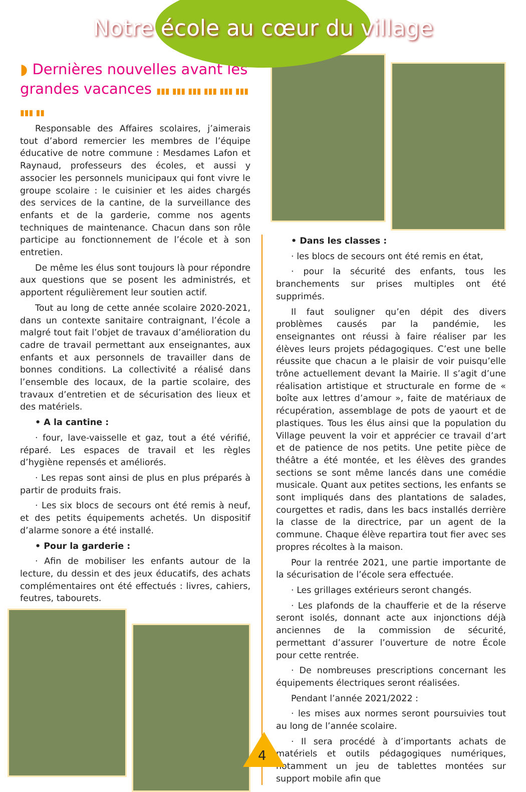Notre école au cœur du village
◗ Dernières nouvelles avant les grandes vacances ▮▮▮ ▮▮▮ ▮▮▮ ▮▮▮ ▮▮▮ ▮▮▮ ▮▮▮ ▮▮
Responsable des Affaires scolaires, j’aimerais tout d’abord remercier les membres de l’équipe éducative de notre commune : Mesdames Lafon et Raynaud, professeurs des écoles, et aussi y associer les personnels municipaux qui font vivre le groupe scolaire : le cuisinier et les aides chargés des services de la cantine, de la surveillance des enfants et de la garderie, comme nos agents techniques de maintenance. Chacun dans son rôle participe au fonctionnement de l’école et à son entretien.
De même les élus sont toujours là pour répondre aux questions que se posent les administrés, et apportent régulièrement leur soutien actif.
Tout au long de cette année scolaire 2020-2021, dans un contexte sanitaire contraignant, l’école a malgré tout fait l’objet de travaux d’amélioration du cadre de travail permettant aux enseignantes, aux enfants et aux personnels de travailler dans de bonnes conditions. La collectivité a réalisé dans l’ensemble des locaux, de la partie scolaire, des travaux d’entretien et de sécurisation des lieux et des matériels.
• A la cantine :
· four, lave-vaisselle et gaz, tout a été vérifié, réparé. Les espaces de travail et les règles d’hygiène repensés et améliorés.
· Les repas sont ainsi de plus en plus préparés à partir de produits frais.
· Les six blocs de secours ont été remis à neuf, et des petits équipements achetés. Un dispositif d’alarme sonore a été installé.
• Pour la garderie :
· Afin de mobiliser les enfants autour de la lecture, du dessin et des jeux éducatifs, des achats complémentaires ont été effectués : livres, cahiers, feutres, tabourets.
• Dans les classes :
· les blocs de secours ont été remis en état,
· pour la sécurité des enfants, tous les branchements sur prises multiples ont été supprimés.
Il faut souligner qu’en dépit des divers problèmes causés par la pandémie, les enseignantes ont réussi à faire réaliser par les élèves leurs projets pédagogiques. C’est une belle réussite que chacun a le plaisir de voir puisqu’elle trône actuellement devant la Mairie. Il s’agit d’une réalisation artistique et structurale en forme de « boîte aux lettres d’amour », faite de matériaux de récupération, assemblage de pots de yaourt et de plastiques. Tous les élus ainsi que la population du Village peuvent la voir et apprécier ce travail d’art et de patience de nos petits. Une petite pièce de théâtre a été montée, et les élèves des grandes sections se sont même lancés dans une comédie musicale. Quant aux petites sections, les enfants se sont impliqués dans des plantations de salades, courgettes et radis, dans les bacs installés derrière la classe de la directrice, par un agent de la commune. Chaque élève repartira tout fier avec ses propres récoltes à la maison.
Pour la rentrée 2021, une partie importante de la sécurisation de l’école sera effectuée.
· Les grillages extérieurs seront changés.
· Les plafonds de la chaufferie et de la réserve seront isolés, donnant acte aux injonctions déjà anciennes de la commission de sécurité, permettant d’assurer l’ouverture de notre École pour cette rentrée.
· De nombreuses prescriptions concernant les équipements électriques seront réalisées.
Pendant l’année 2021/2022 :
· les mises aux normes seront poursuivies tout au long de l’année scolaire.
· Il sera procédé à d’importants achats de matériels et outils pédagogiques numériques, notamment un jeu de tablettes montées sur support mobile afin que
4